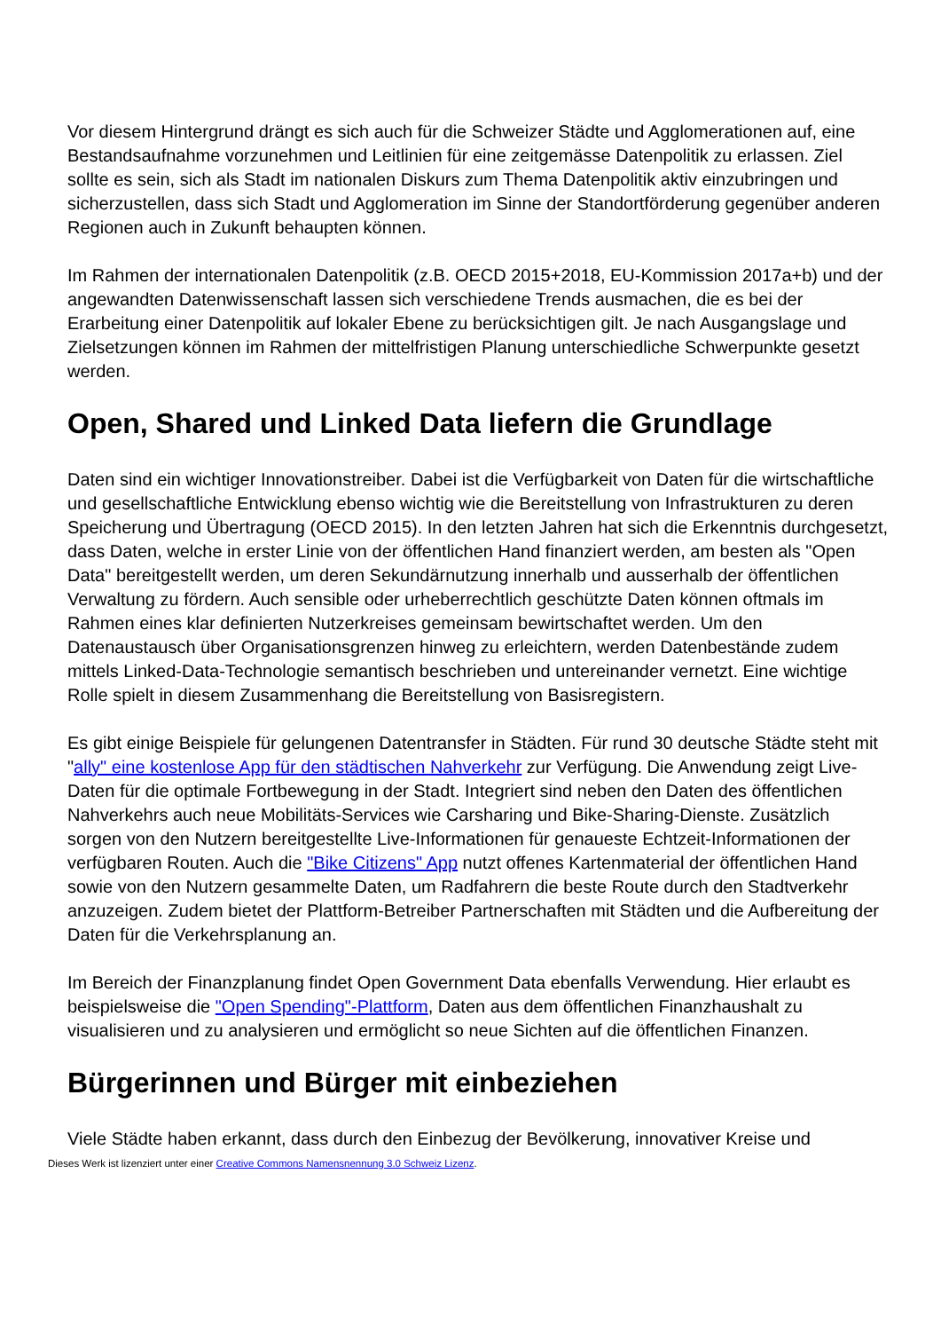Vor diesem Hintergrund drängt es sich auch für die Schweizer Städte und Agglomerationen auf, eine Bestandsaufnahme vorzunehmen und Leitlinien für eine zeitgemässe Datenpolitik zu erlassen. Ziel sollte es sein, sich als Stadt im nationalen Diskurs zum Thema Datenpolitik aktiv einzubringen und sicherzustellen, dass sich Stadt und Agglomeration im Sinne der Standortförderung gegenüber anderen Regionen auch in Zukunft behaupten können.
Im Rahmen der internationalen Datenpolitik (z.B. OECD 2015+2018, EU-Kommission 2017a+b) und der angewandten Datenwissenschaft lassen sich verschiedene Trends ausmachen, die es bei der Erarbeitung einer Datenpolitik auf lokaler Ebene zu berücksichtigen gilt. Je nach Ausgangslage und Zielsetzungen können im Rahmen der mittelfristigen Planung unterschiedliche Schwerpunkte gesetzt werden.
Open, Shared und Linked Data liefern die Grundlage
Daten sind ein wichtiger Innovationstreiber. Dabei ist die Verfügbarkeit von Daten für die wirtschaftliche und gesellschaftliche Entwicklung ebenso wichtig wie die Bereitstellung von Infrastrukturen zu deren Speicherung und Übertragung (OECD 2015). In den letzten Jahren hat sich die Erkenntnis durchgesetzt, dass Daten, welche in erster Linie von der öffentlichen Hand finanziert werden, am besten als "Open Data" bereitgestellt werden, um deren Sekundärnutzung innerhalb und ausserhalb der öffentlichen Verwaltung zu fördern. Auch sensible oder urheberrechtlich geschützte Daten können oftmals im Rahmen eines klar definierten Nutzerkreises gemeinsam bewirtschaftet werden. Um den Datenaustausch über Organisationsgrenzen hinweg zu erleichtern, werden Datenbestände zudem mittels Linked-Data-Technologie semantisch beschrieben und untereinander vernetzt. Eine wichtige Rolle spielt in diesem Zusammenhang die Bereitstellung von Basisregistern.
Es gibt einige Beispiele für gelungenen Datentransfer in Städten. Für rund 30 deutsche Städte steht mit "ally" eine kostenlose App für den städtischen Nahverkehr zur Verfügung. Die Anwendung zeigt Live-Daten für die optimale Fortbewegung in der Stadt. Integriert sind neben den Daten des öffentlichen Nahverkehrs auch neue Mobilitäts-Services wie Carsharing und Bike-Sharing-Dienste. Zusätzlich sorgen von den Nutzern bereitgestellte Live-Informationen für genaueste Echtzeit-Informationen der verfügbaren Routen. Auch die "Bike Citizens" App nutzt offenes Kartenmaterial der öffentlichen Hand sowie von den Nutzern gesammelte Daten, um Radfahrern die beste Route durch den Stadtverkehr anzuzeigen. Zudem bietet der Plattform-Betreiber Partnerschaften mit Städten und die Aufbereitung der Daten für die Verkehrsplanung an.
Im Bereich der Finanzplanung findet Open Government Data ebenfalls Verwendung. Hier erlaubt es beispielsweise die "Open Spending"-Plattform, Daten aus dem öffentlichen Finanzhaushalt zu visualisieren und zu analysieren und ermöglicht so neue Sichten auf die öffentlichen Finanzen.
Bürgerinnen und Bürger mit einbeziehen
Viele Städte haben erkannt, dass durch den Einbezug der Bevölkerung, innovativer Kreise und
Dieses Werk ist lizenziert unter einer Creative Commons Namensnennung 3.0 Schweiz Lizenz.